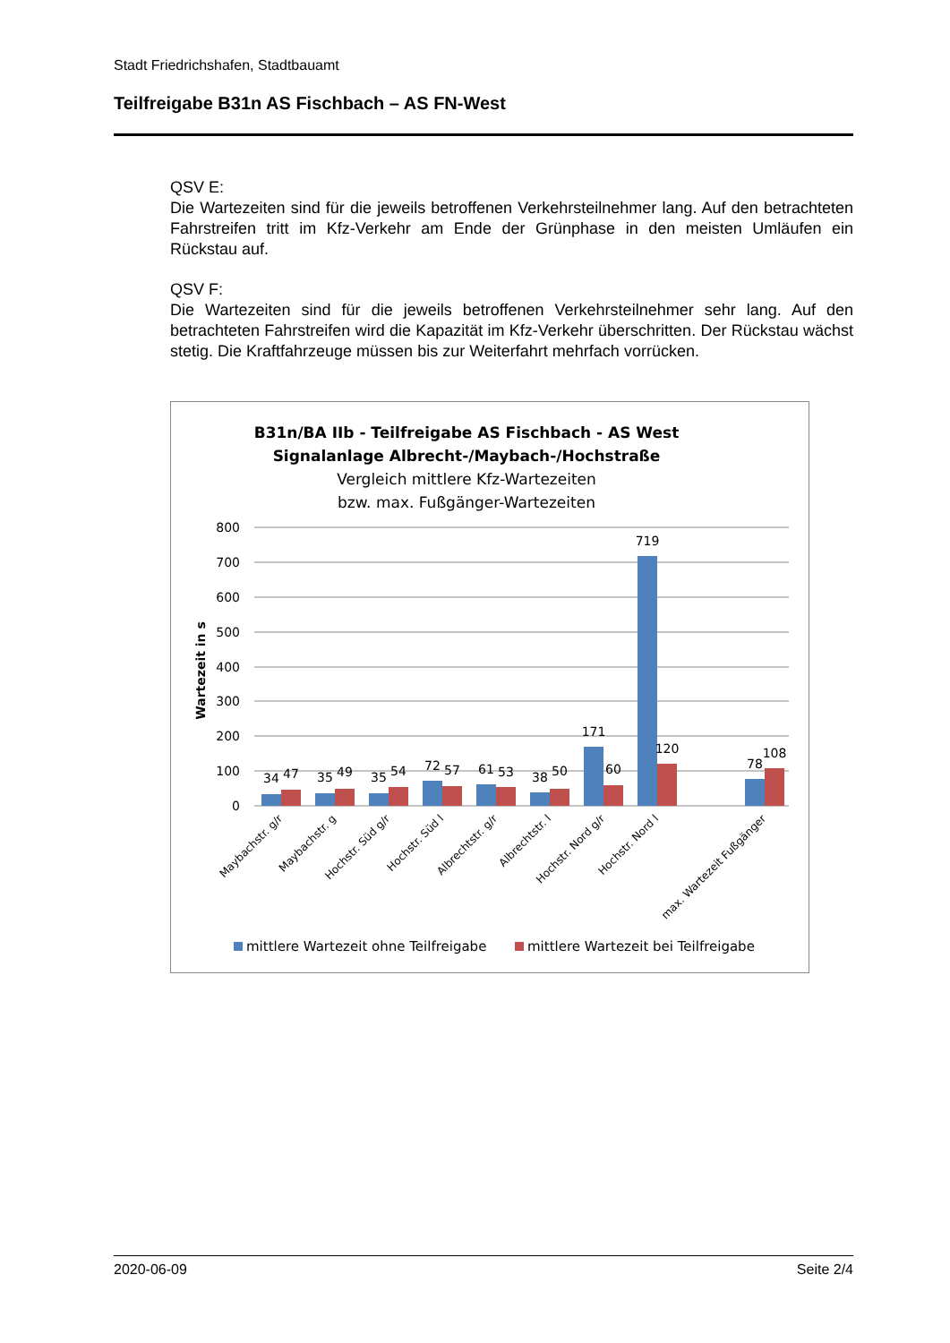Stadt Friedrichshafen, Stadtbauamt
Teilfreigabe B31n AS Fischbach – AS FN-West
QSV E:
Die Wartezeiten sind für die jeweils betroffenen Verkehrsteilnehmer lang. Auf den betrachteten Fahrstreifen tritt im Kfz-Verkehr am Ende der Grünphase in den meisten Umläufen ein Rückstau auf.
QSV F:
Die Wartezeiten sind für die jeweils betroffenen Verkehrsteilnehmer sehr lang. Auf den betrachteten Fahrstreifen wird die Kapazität im Kfz-Verkehr überschritten. Der Rückstau wächst stetig. Die Kraftfahrzeuge müssen bis zur Weiterfahrt mehrfach vorrücken.
B31n/BA IIb - Teilfreigabe AS Fischbach - AS West
Signalanlage Albrecht-/Maybach-/Hochstraße
Vergleich mittlere Kfz-Wartezeiten
bzw. max. Fußgänger-Wartezeiten
800
700
600
500
400
300
200
100
0
Wartezeit in s
34
47
35
49
35
54
72
57
61
53
38
50
171
60
719
120
78
108
Maybachstr. g/r
Maybachstr. g
Hochstr. Süd g/r
Hochstr. Süd l
Albrechtstr. g/r
Albrechtstr. l
Hochstr. Nord g/r
Hochstr. Nord l
max. Wartezeit Fußgänger
mittlere Wartezeit ohne Teilfreigabe
mittlere Wartezeit bei Teilfreigabe
2020-06-09 Seite 2/4